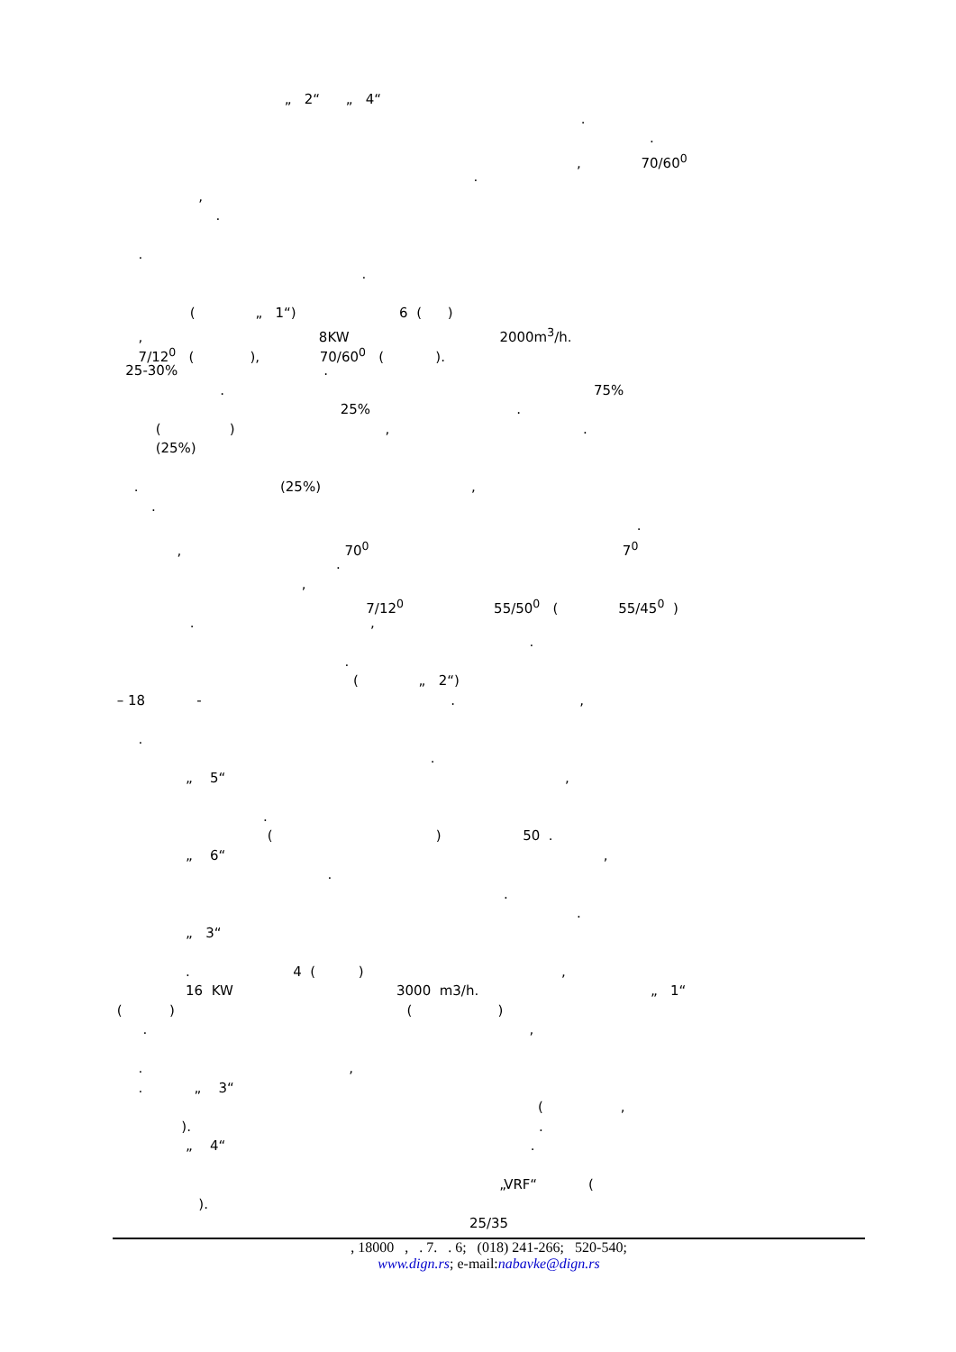„ 2“ „ 4“
.
.
, 70/60<sup>0</sup>
.
,
.
.
.
( „ 1“) 6 ( )
, 8KW 2000m<sup>3</sup>/h.
7/12<sup>0</sup> ( ), 70/60<sup>0</sup> ( ).
25-30% .
. 75%
25% .
( ) , .
(25%)
. (25%) ,
.
.
, 70<sup>0</sup> 7<sup>0</sup>
.
,
7/12<sup>0</sup> 55/50<sup>0</sup> ( 55/45<sup>0</sup> )
. ,
.
.
( „ 2“)
– 18 - . ,
.
.
„ 5“ ,
.
( ) 50 .
„ 6“ ,
.
.
.
„ 3“
. 4 ( ) ,
16 KW 3000 m3/h. „ 1“
( ) ( )
. ,
. ,
. „ 3“
( ,
). .
„ 4“ .
„VRF“ (
).
25/35
, 18000 , . 7. . 6; (018) 241-266; 520-540;
www.dign.rs; e-mail:nabavke@dign.rs